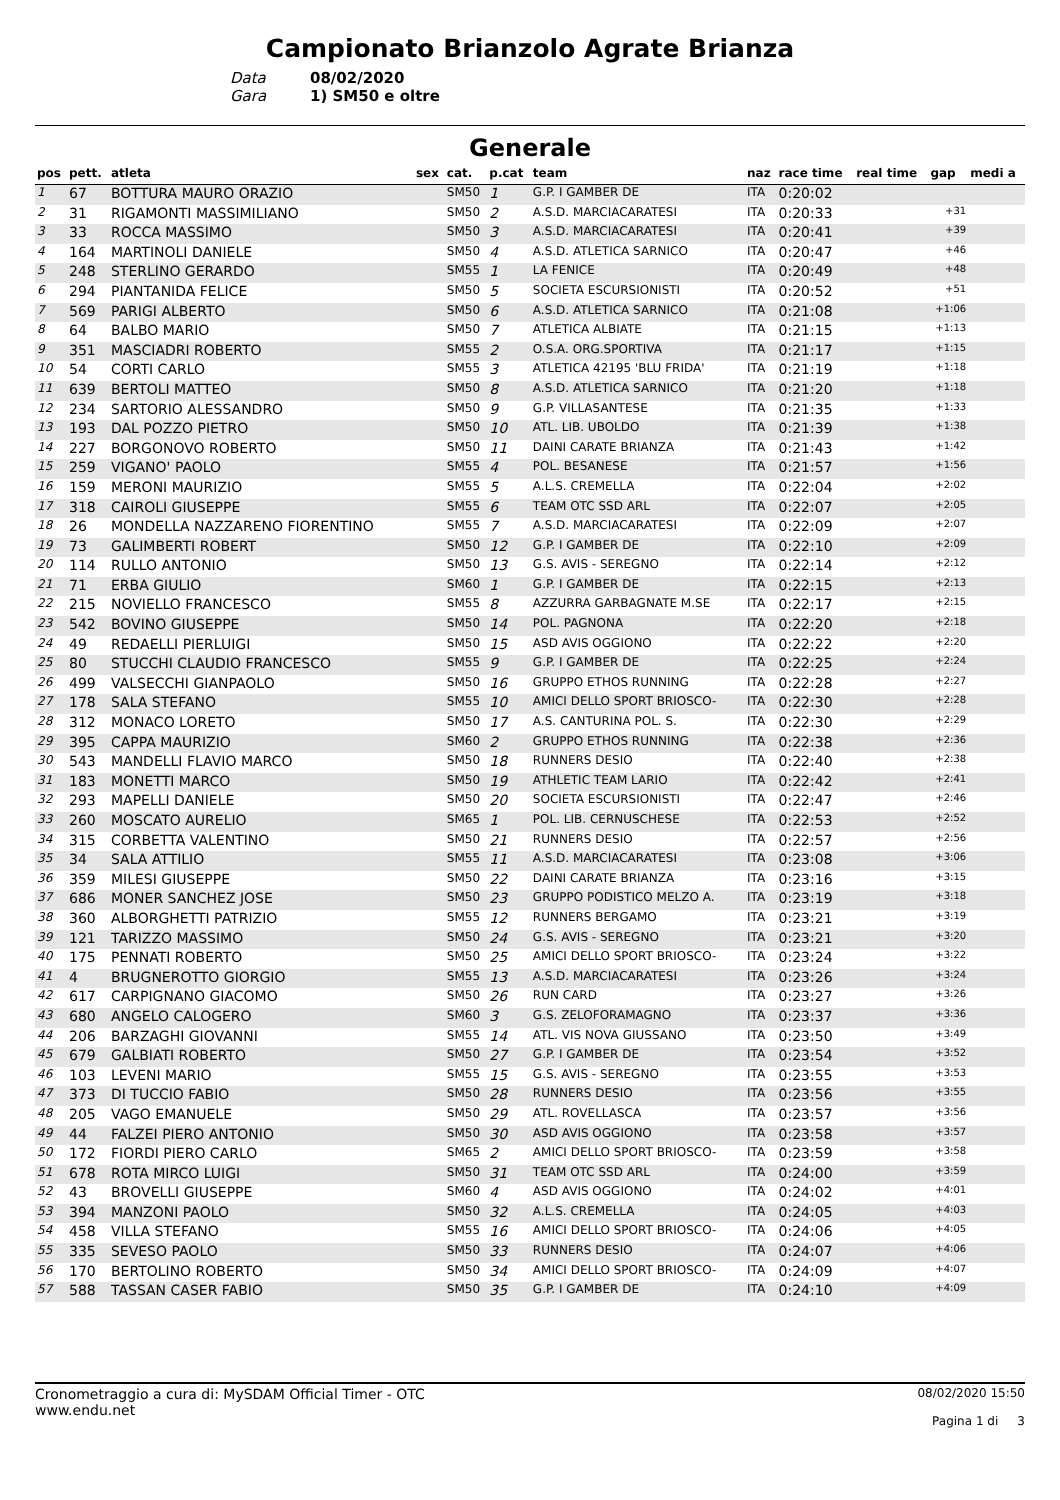Campionato Brianzolo Agrate Brianza
Data 08/02/2020
Gara 1) SM50 e oltre
Generale
| pos | pett. | atleta | sex | cat. | p.cat | team | naz | race time | real time | gap | medi a |
| --- | --- | --- | --- | --- | --- | --- | --- | --- | --- | --- | --- |
| 1 | 67 | BOTTURA MAURO ORAZIO | | SM50 | 1 | G.P. I GAMBER DE | ITA | 0:20:02 | | | |
| 2 | 31 | RIGAMONTI MASSIMILIANO | | SM50 | 2 | A.S.D. MARCIACARATESI | ITA | 0:20:33 | | +31 | |
| 3 | 33 | ROCCA MASSIMO | | SM50 | 3 | A.S.D. MARCIACARATESI | ITA | 0:20:41 | | +39 | |
| 4 | 164 | MARTINOLI DANIELE | | SM50 | 4 | A.S.D. ATLETICA SARNICO | ITA | 0:20:47 | | +46 | |
| 5 | 248 | STERLINO GERARDO | | SM55 | 1 | LA FENICE | ITA | 0:20:49 | | +48 | |
| 6 | 294 | PIANTANIDA FELICE | | SM50 | 5 | SOCIETA ESCURSIONISTI | ITA | 0:20:52 | | +51 | |
| 7 | 569 | PARIGI ALBERTO | | SM50 | 6 | A.S.D. ATLETICA SARNICO | ITA | 0:21:08 | | +1:06 | |
| 8 | 64 | BALBO MARIO | | SM50 | 7 | ATLETICA ALBIATE | ITA | 0:21:15 | | +1:13 | |
| 9 | 351 | MASCIADRI ROBERTO | | SM55 | 2 | O.S.A. ORG.SPORTIVA | ITA | 0:21:17 | | +1:15 | |
| 10 | 54 | CORTI CARLO | | SM55 | 3 | ATLETICA 42195 'BLU FRIDA' | ITA | 0:21:19 | | +1:18 | |
| 11 | 639 | BERTOLI MATTEO | | SM50 | 8 | A.S.D. ATLETICA SARNICO | ITA | 0:21:20 | | +1:18 | |
| 12 | 234 | SARTORIO ALESSANDRO | | SM50 | 9 | G.P. VILLASANTESE | ITA | 0:21:35 | | +1:33 | |
| 13 | 193 | DAL POZZO PIETRO | | SM50 | 10 | ATL. LIB. UBOLDO | ITA | 0:21:39 | | +1:38 | |
| 14 | 227 | BORGONOVO ROBERTO | | SM50 | 11 | DAINI CARATE BRIANZA | ITA | 0:21:43 | | +1:42 | |
| 15 | 259 | VIGANO' PAOLO | | SM55 | 4 | POL. BESANESE | ITA | 0:21:57 | | +1:56 | |
| 16 | 159 | MERONI MAURIZIO | | SM55 | 5 | A.L.S. CREMELLA | ITA | 0:22:04 | | +2:02 | |
| 17 | 318 | CAIROLI GIUSEPPE | | SM55 | 6 | TEAM OTC SSD ARL | ITA | 0:22:07 | | +2:05 | |
| 18 | 26 | MONDELLA NAZZARENO FIORENTINO | | SM55 | 7 | A.S.D. MARCIACARATESI | ITA | 0:22:09 | | +2:07 | |
| 19 | 73 | GALIMBERTI ROBERT | | SM50 | 12 | G.P. I GAMBER DE | ITA | 0:22:10 | | +2:09 | |
| 20 | 114 | RULLO ANTONIO | | SM50 | 13 | G.S. AVIS - SEREGNO | ITA | 0:22:14 | | +2:12 | |
| 21 | 71 | ERBA GIULIO | | SM60 | 1 | G.P. I GAMBER DE | ITA | 0:22:15 | | +2:13 | |
| 22 | 215 | NOVIELLO FRANCESCO | | SM55 | 8 | AZZURRA GARBAGNATE M.SE | ITA | 0:22:17 | | +2:15 | |
| 23 | 542 | BOVINO GIUSEPPE | | SM50 | 14 | POL. PAGNONA | ITA | 0:22:20 | | +2:18 | |
| 24 | 49 | REDAELLI PIERLUIGI | | SM50 | 15 | ASD AVIS OGGIONO | ITA | 0:22:22 | | +2:20 | |
| 25 | 80 | STUCCHI CLAUDIO FRANCESCO | | SM55 | 9 | G.P. I GAMBER DE | ITA | 0:22:25 | | +2:24 | |
| 26 | 499 | VALSECCHI GIANPAOLO | | SM50 | 16 | GRUPPO ETHOS RUNNING | ITA | 0:22:28 | | +2:27 | |
| 27 | 178 | SALA STEFANO | | SM55 | 10 | AMICI DELLO SPORT BRIOSCO- | ITA | 0:22:30 | | +2:28 | |
| 28 | 312 | MONACO LORETO | | SM50 | 17 | A.S. CANTURINA POL. S. | ITA | 0:22:30 | | +2:29 | |
| 29 | 395 | CAPPA MAURIZIO | | SM60 | 2 | GRUPPO ETHOS RUNNING | ITA | 0:22:38 | | +2:36 | |
| 30 | 543 | MANDELLI FLAVIO MARCO | | SM50 | 18 | RUNNERS DESIO | ITA | 0:22:40 | | +2:38 | |
| 31 | 183 | MONETTI MARCO | | SM50 | 19 | ATHLETIC TEAM LARIO | ITA | 0:22:42 | | +2:41 | |
| 32 | 293 | MAPELLI DANIELE | | SM50 | 20 | SOCIETA ESCURSIONISTI | ITA | 0:22:47 | | +2:46 | |
| 33 | 260 | MOSCATO AURELIO | | SM65 | 1 | POL. LIB. CERNUSCHESE | ITA | 0:22:53 | | +2:52 | |
| 34 | 315 | CORBETTA VALENTINO | | SM50 | 21 | RUNNERS DESIO | ITA | 0:22:57 | | +2:56 | |
| 35 | 34 | SALA ATTILIO | | SM55 | 11 | A.S.D. MARCIACARATESI | ITA | 0:23:08 | | +3:06 | |
| 36 | 359 | MILESI GIUSEPPE | | SM50 | 22 | DAINI CARATE BRIANZA | ITA | 0:23:16 | | +3:15 | |
| 37 | 686 | MONER SANCHEZ JOSE | | SM50 | 23 | GRUPPO PODISTICO MELZO A. | ITA | 0:23:19 | | +3:18 | |
| 38 | 360 | ALBORGHETTI PATRIZIO | | SM55 | 12 | RUNNERS BERGAMO | ITA | 0:23:21 | | +3:19 | |
| 39 | 121 | TARIZZO MASSIMO | | SM50 | 24 | G.S. AVIS - SEREGNO | ITA | 0:23:21 | | +3:20 | |
| 40 | 175 | PENNATI ROBERTO | | SM50 | 25 | AMICI DELLO SPORT BRIOSCO- | ITA | 0:23:24 | | +3:22 | |
| 41 | 4 | BRUGNEROTTO GIORGIO | | SM55 | 13 | A.S.D. MARCIACARATESI | ITA | 0:23:26 | | +3:24 | |
| 42 | 617 | CARPIGNANO GIACOMO | | SM50 | 26 | RUN CARD | ITA | 0:23:27 | | +3:26 | |
| 43 | 680 | ANGELO CALOGERO | | SM60 | 3 | G.S. ZELOFORAMAGNO | ITA | 0:23:37 | | +3:36 | |
| 44 | 206 | BARZAGHI GIOVANNI | | SM55 | 14 | ATL. VIS NOVA GIUSSANO | ITA | 0:23:50 | | +3:49 | |
| 45 | 679 | GALBIATI ROBERTO | | SM50 | 27 | G.P. I GAMBER DE | ITA | 0:23:54 | | +3:52 | |
| 46 | 103 | LEVENI MARIO | | SM55 | 15 | G.S. AVIS - SEREGNO | ITA | 0:23:55 | | +3:53 | |
| 47 | 373 | DI TUCCIO FABIO | | SM50 | 28 | RUNNERS DESIO | ITA | 0:23:56 | | +3:55 | |
| 48 | 205 | VAGO EMANUELE | | SM50 | 29 | ATL. ROVELLASCA | ITA | 0:23:57 | | +3:56 | |
| 49 | 44 | FALZEI PIERO ANTONIO | | SM50 | 30 | ASD AVIS OGGIONO | ITA | 0:23:58 | | +3:57 | |
| 50 | 172 | FIORDI PIERO CARLO | | SM65 | 2 | AMICI DELLO SPORT BRIOSCO- | ITA | 0:23:59 | | +3:58 | |
| 51 | 678 | ROTA MIRCO LUIGI | | SM50 | 31 | TEAM OTC SSD ARL | ITA | 0:24:00 | | +3:59 | |
| 52 | 43 | BROVELLI GIUSEPPE | | SM60 | 4 | ASD AVIS OGGIONO | ITA | 0:24:02 | | +4:01 | |
| 53 | 394 | MANZONI PAOLO | | SM50 | 32 | A.L.S. CREMELLA | ITA | 0:24:05 | | +4:03 | |
| 54 | 458 | VILLA STEFANO | | SM55 | 16 | AMICI DELLO SPORT BRIOSCO- | ITA | 0:24:06 | | +4:05 | |
| 55 | 335 | SEVESO PAOLO | | SM50 | 33 | RUNNERS DESIO | ITA | 0:24:07 | | +4:06 | |
| 56 | 170 | BERTOLINO ROBERTO | | SM50 | 34 | AMICI DELLO SPORT BRIOSCO- | ITA | 0:24:09 | | +4:07 | |
| 57 | 588 | TASSAN CASER FABIO | | SM50 | 35 | G.P. I GAMBER DE | ITA | 0:24:10 | | +4:09 | |
Cronometraggio a cura di: MySDAM Official Timer - OTC
www.endu.net
08/02/2020 15:50
Pagina 1 di 3